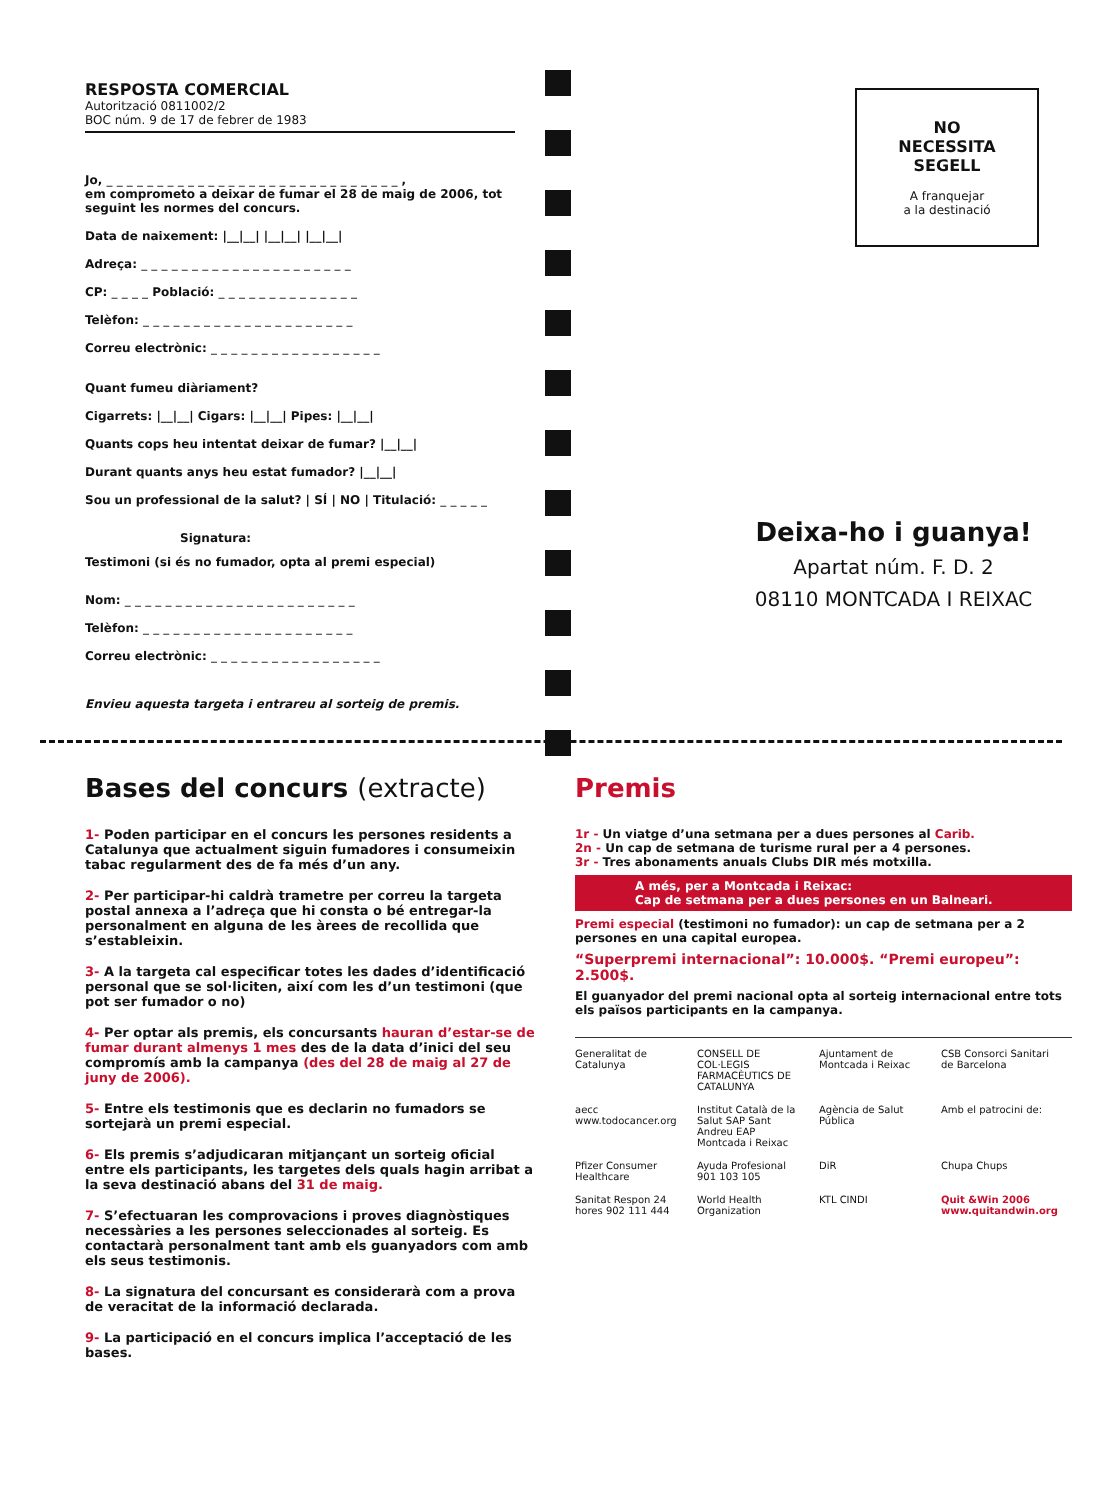RESPOSTA COMERCIAL
Autorització 0811002/2
BOC núm. 9 de 17 de febrer de 1983
Jo, _ _ _ _ _ _ _ _ _ _ _ _ _ _ _ _ _ _ _ _ _ _ _ _ _ _ _ _ _ ,
em comprometo a deixar de fumar el 28 de maig de 2006, tot seguint les normes del concurs.
Data de naixement: |__|__| |__|__| |__|__|
Adreça: _ _ _ _ _ _ _ _ _ _ _ _ _ _ _ _ _ _ _ _ _
CP: _ _ _ _ Població: _ _ _ _ _ _ _ _ _ _ _ _ _ _
Telèfon: _ _ _ _ _ _ _ _ _ _ _ _ _ _ _ _ _ _ _ _ _
Correu electrònic: _ _ _ _ _ _ _ _ _ _ _ _ _ _ _ _ _
Quant fumeu diàriament?
Cigarrets: |__|__| Cigars: |__|__| Pipes: |__|__|
Quants cops heu intentat deixar de fumar? |__|__|
Durant quants anys heu estat fumador? |__|__|
Sou un professional de la salut? | SÍ | NO | Titulació: _ _ _ _ _
Signatura:
Testimoni (si és no fumador, opta al premi especial)
Nom: _ _ _ _ _ _ _ _ _ _ _ _ _ _ _ _ _ _ _ _ _ _ _
Telèfon: _ _ _ _ _ _ _ _ _ _ _ _ _ _ _ _ _ _ _ _ _
Correu electrònic: _ _ _ _ _ _ _ _ _ _ _ _ _ _ _ _ _
Envieu aquesta targeta i entrareu al sorteig de premis.
NO
NECESSITA
SEGELL
A franquejar
a la destinació
Deixa-ho i guanya!
Apartat núm. F. D. 2
08110 MONTCADA I REIXAC
Bases del concurs (extracte)
1- Poden participar en el concurs les persones residents a Catalunya que actualment siguin fumadores i consumeixin tabac regularment des de fa més d’un any.
2- Per participar-hi caldrà trametre per correu la targeta postal annexa a l’adreça que hi consta o bé entregar-la personalment en alguna de les àrees de recollida que s’estableixin.
3- A la targeta cal especificar totes les dades d’identificació personal que se sol·liciten, així com les d’un testimoni (que pot ser fumador o no)
4- Per optar als premis, els concursants hauran d’estar-se de fumar durant almenys 1 mes des de la data d’inici del seu compromís amb la campanya (des del 28 de maig al 27 de juny de 2006).
5- Entre els testimonis que es declarin no fumadors se sortejarà un premi especial.
6- Els premis s’adjudicaran mitjançant un sorteig oficial entre els participants, les targetes dels quals hagin arribat a la seva destinació abans del 31 de maig.
7- S’efectuaran les comprovacions i proves diagnòstiques necessàries a les persones seleccionades al sorteig. Es contactarà personalment tant amb els guanyadors com amb els seus testimonis.
8- La signatura del concursant es considerarà com a prova de veracitat de la informació declarada.
9- La participació en el concurs implica l’acceptació de les bases.
Premis
1r - Un viatge d’una setmana per a dues persones al Carib.
2n - Un cap de setmana de turisme rural per a 4 persones.
3r - Tres abonaments anuals Clubs DIR més motxilla.
A més, per a Montcada i Reixac:
Cap de setmana per a dues persones en un Balneari.
Premi especial (testimoni no fumador): un cap de setmana per a 2 persones en una capital europea.
“Superpremi internacional”: 10.000$. “Premi europeu”: 2.500$.
El guanyador del premi nacional opta al sorteig internacional entre tots els països participants en la campanya.
Generalitat de Catalunya CONSELL DE COL·LEGIS FARMACÈUTICS DE CATALUNYA Ajuntament de Montcada i Reixac CSB Consorci Sanitari de Barcelona aecc www.todocancer.org Institut Català de la Salut SAP Sant Andreu EAP Montcada i Reixac Agència de Salut Pública Amb el patrocini de: Pfizer Consumer Healthcare Ayuda Profesional 901 103 105 DiR Chupa Chups Sanitat Respon 24 hores 902 111 444 World Health Organization KTL CINDI Quit &Win 2006 www.quitandwin.org